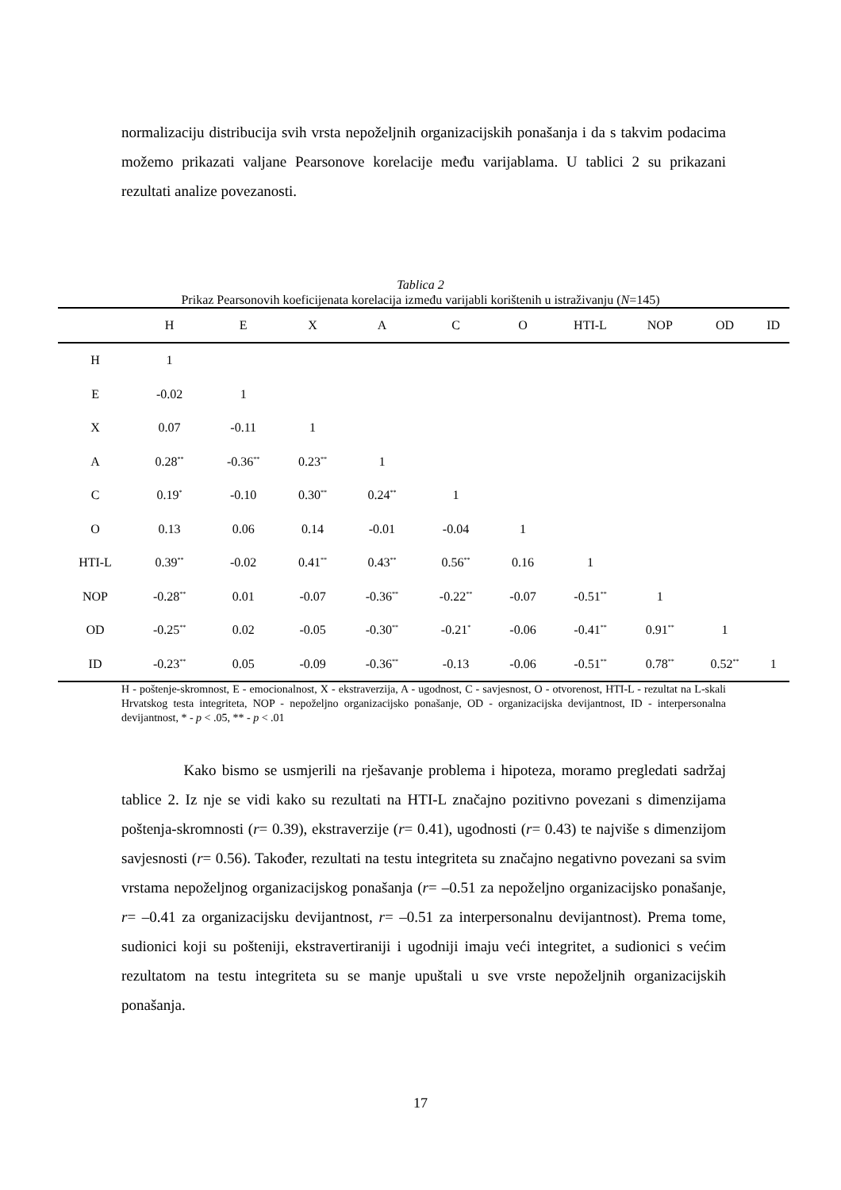normalizaciju distribucija svih vrsta nepoželjnih organizacijskih ponašanja i da s takvim podacima možemo prikazati valjane Pearsonove korelacije među varijablama. U tablici 2 su prikazani rezultati analize povezanosti.
Tablica 2
Prikaz Pearsonovih koeficijenata korelacija između varijabli korištenih u istraživanju (N=145)
| | H | E | X | A | C | O | HTI-L | NOP | OD | ID |
| --- | --- | --- | --- | --- | --- | --- | --- | --- | --- | --- |
| H | 1 | | | | | | | | | |
| E | -0.02 | 1 | | | | | | | | |
| X | 0.07 | -0.11 | 1 | | | | | | | |
| A | 0.28<sup>**</sup> | -0.36<sup>**</sup> | 0.23<sup>**</sup> | 1 | | | | | | |
| C | 0.19<sup>*</sup> | -0.10 | 0.30<sup>**</sup> | 0.24<sup>**</sup> | 1 | | | | | |
| O | 0.13 | 0.06 | 0.14 | -0.01 | -0.04 | 1 | | | | |
| HTI-L | 0.39<sup>**</sup> | -0.02 | 0.41<sup>**</sup> | 0.43<sup>**</sup> | 0.56<sup>**</sup> | 0.16 | 1 | | | |
| NOP | -0.28<sup>**</sup> | 0.01 | -0.07 | -0.36<sup>**</sup> | -0.22<sup>**</sup> | -0.07 | -0.51<sup>**</sup> | 1 | | |
| OD | -0.25<sup>**</sup> | 0.02 | -0.05 | -0.30<sup>**</sup> | -0.21<sup>*</sup> | -0.06 | -0.41<sup>**</sup> | 0.91<sup>**</sup> | 1 | |
| ID | -0.23<sup>**</sup> | 0.05 | -0.09 | -0.36<sup>**</sup> | -0.13 | -0.06 | -0.51<sup>**</sup> | 0.78<sup>**</sup> | 0.52<sup>**</sup> | 1 |
H - poštenje-skromnost, E - emocionalnost, X - ekstraverzija, A - ugodnost, C - savjesnost, O - otvorenost, HTI-L - rezultat na L-skali Hrvatskog testa integriteta, NOP - nepoželjno organizacijsko ponašanje, OD - organizacijska devijantnost, ID - interpersonalna devijantnost, * - p < .05, ** - p < .01
Kako bismo se usmjerili na rješavanje problema i hipoteza, moramo pregledati sadržaj tablice 2. Iz nje se vidi kako su rezultati na HTI-L značajno pozitivno povezani s dimenzijama poštenja-skromnosti (r= 0.39), ekstraverzije (r= 0.41), ugodnosti (r= 0.43) te najviše s dimenzijom savjesnosti (r= 0.56). Također, rezultati na testu integriteta su značajno negativno povezani sa svim vrstama nepoželjnog organizacijskog ponašanja (r= –0.51 za nepoželjno organizacijsko ponašanje, r= –0.41 za organizacijsku devijantnost, r= –0.51 za interpersonalnu devijantnost). Prema tome, sudionici koji su pošteniji, ekstravertiraniji i ugodniji imaju veći integritet, a sudionici s većim rezultatom na testu integriteta su se manje upuštali u sve vrste nepoželjnih organizacijskih ponašanja.
17